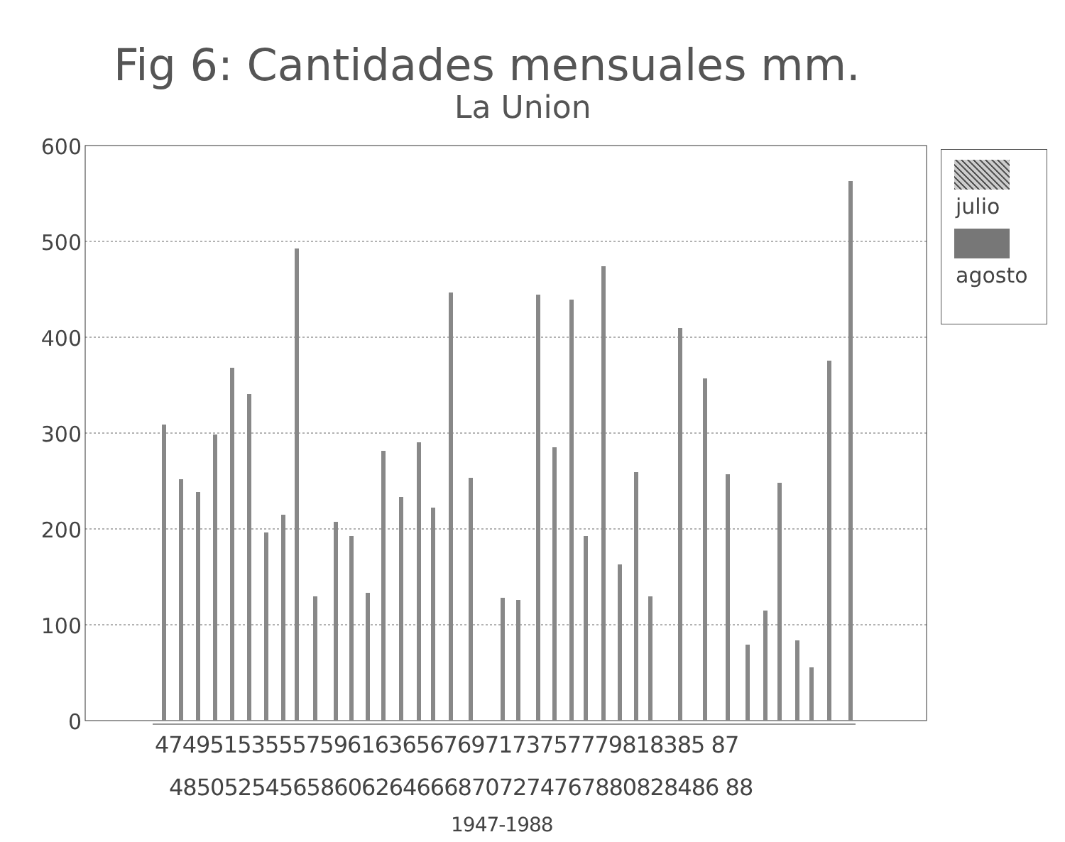Fig 6: Cantidades mensuales mm.
La Union
600
500
400
300
200
100
0
julio
agosto
4749515355575961636567697173757779818385 87
4850525456586062646668707274767880828486 88
1947-1988